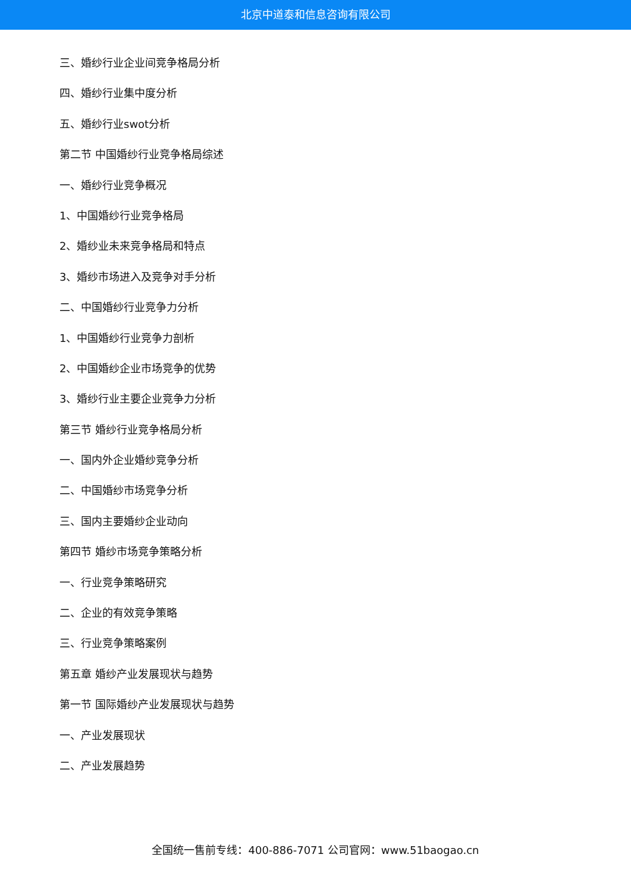北京中道泰和信息咨询有限公司
三、婚纱行业企业间竞争格局分析
四、婚纱行业集中度分析
五、婚纱行业swot分析
第二节 中国婚纱行业竞争格局综述
一、婚纱行业竞争概况
1、中国婚纱行业竞争格局
2、婚纱业未来竞争格局和特点
3、婚纱市场进入及竞争对手分析
二、中国婚纱行业竞争力分析
1、中国婚纱行业竞争力剖析
2、中国婚纱企业市场竞争的优势
3、婚纱行业主要企业竞争力分析
第三节 婚纱行业竞争格局分析
一、国内外企业婚纱竞争分析
二、中国婚纱市场竞争分析
三、国内主要婚纱企业动向
第四节 婚纱市场竞争策略分析
一、行业竞争策略研究
二、企业的有效竞争策略
三、行业竞争策略案例
第五章 婚纱产业发展现状与趋势
第一节 国际婚纱产业发展现状与趋势
一、产业发展现状
二、产业发展趋势
全国统一售前专线：400-886-7071 公司官网：www.51baogao.cn